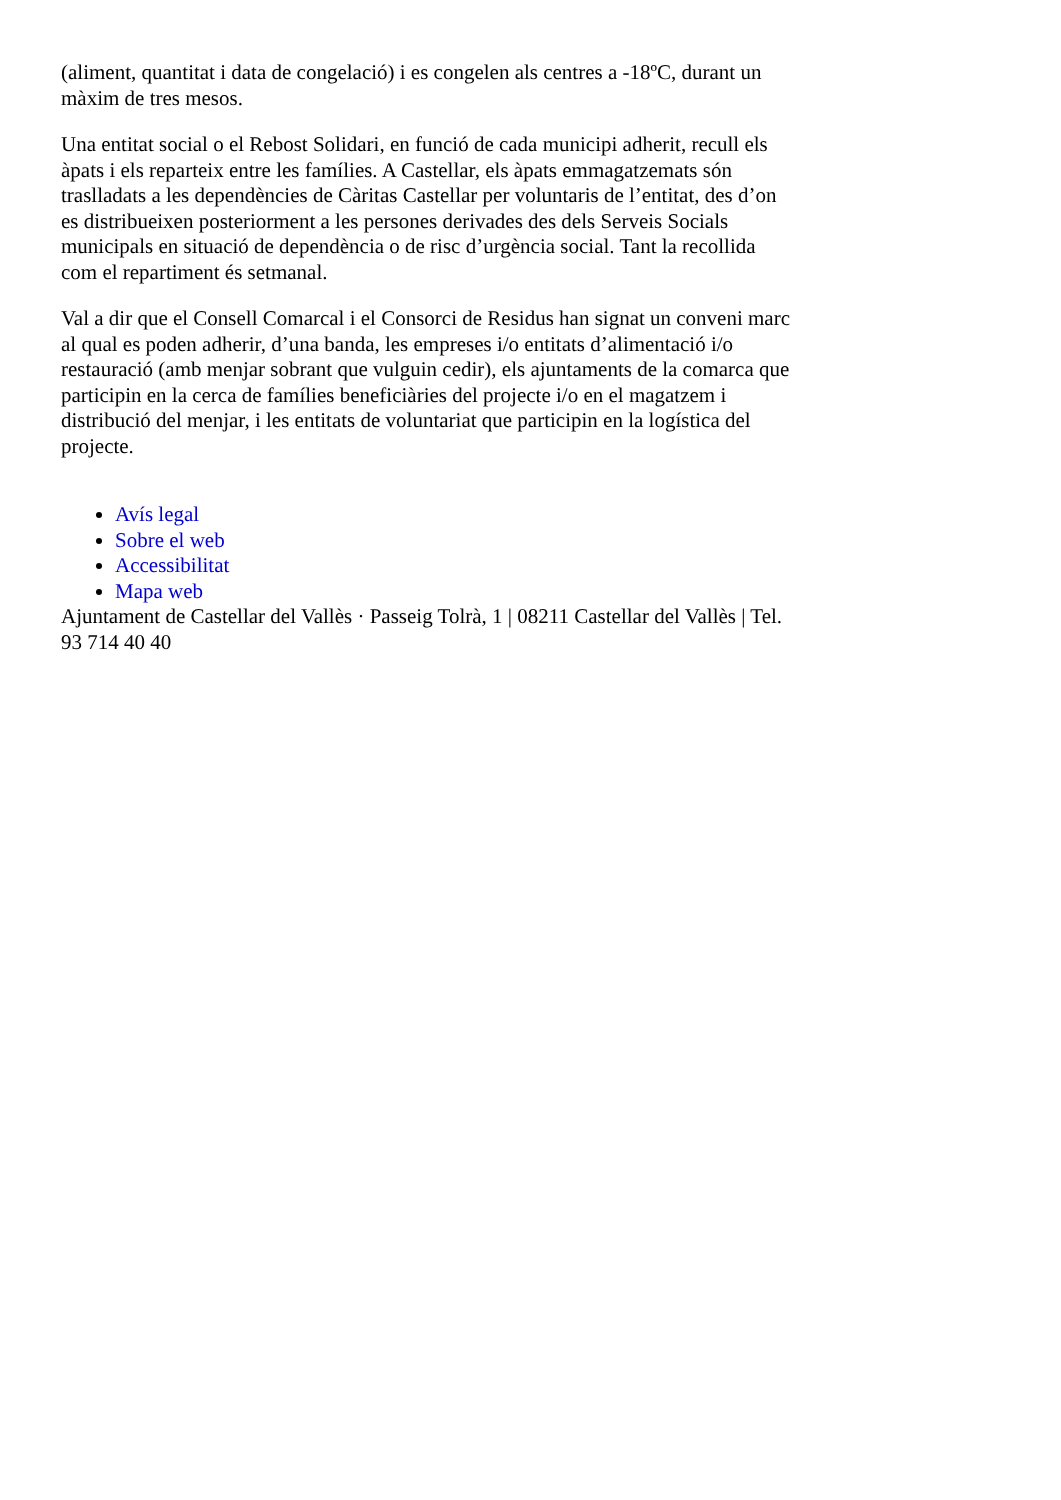(aliment, quantitat i data de congelació) i es congelen als centres a -18ºC, durant un màxim de tres mesos.
Una entitat social o el Rebost Solidari, en funció de cada municipi adherit, recull els àpats i els reparteix entre les famílies. A Castellar, els àpats emmagatzemats són traslladats a les dependències de Càritas Castellar per voluntaris de l’entitat, des d’on es distribueixen posteriorment a les persones derivades des dels Serveis Socials municipals en situació de dependència o de risc d’urgència social. Tant la recollida com el repartiment és setmanal.
Val a dir que el Consell Comarcal i el Consorci de Residus han signat un conveni marc al qual es poden adherir, d’una banda, les empreses i/o entitats d’alimentació i/o restauració (amb menjar sobrant que vulguin cedir), els ajuntaments de la comarca que participin en la cerca de famílies beneficiàries del projecte i/o en el magatzem i distribució del menjar, i les entitats de voluntariat que participin en la logística del projecte.
Avís legal
Sobre el web
Accessibilitat
Mapa web
Ajuntament de Castellar del Vallès · Passeig Tolrà, 1 | 08211 Castellar del Vallès | Tel. 93 714 40 40